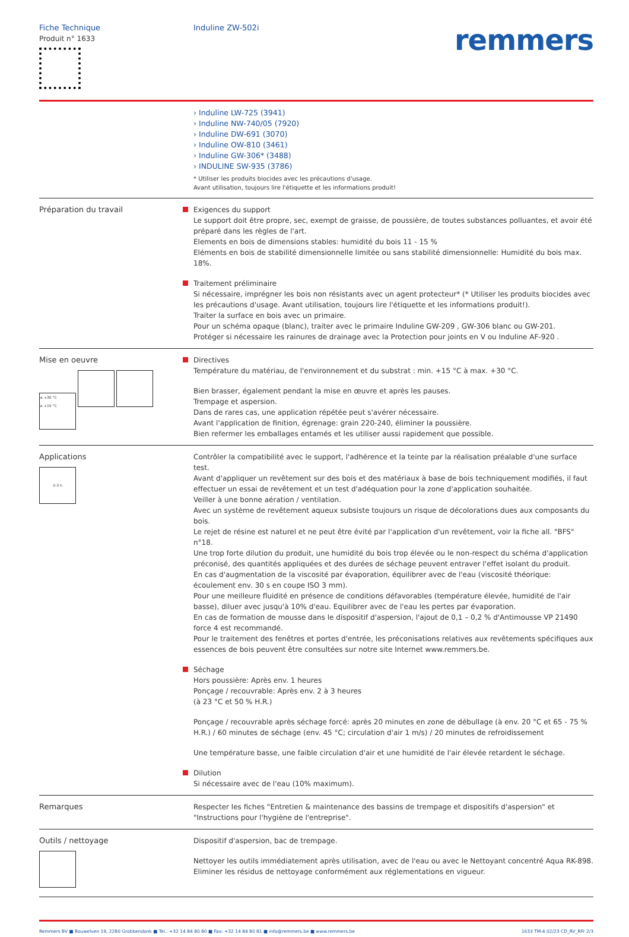Fiche Technique
Produit n° 1633
Induline ZW-502i
remmers
› Induline LW-725 (3941)
› Induline NW-740/05 (7920)
› Induline DW-691 (3070)
› Induline OW-810 (3461)
› Induline GW-306* (3488)
› INDULINE SW-935 (3786)
* Utiliser les produits biocides avec les précautions d'usage.
Avant utilisation, toujours lire l'étiquette et les informations produit!
Préparation du travail Exigences du support
Le support doit être propre, sec, exempt de graisse, de poussière, de toutes substances polluantes, et avoir été préparé dans les règles de l'art.
Elements en bois de dimensions stables: humidité du bois 11 - 15 %
Eléments en bois de stabilité dimensionnelle limitée ou sans stabilité dimensionnelle: Humidité du bois max. 18%.
Traitement préliminaire
Si nécessaire, imprégner les bois non résistants avec un agent protecteur* (* Utiliser les produits biocides avec les précautions d'usage. Avant utilisation, toujours lire l'étiquette et les informations produit!).
Traiter la surface en bois avec un primaire.
Pour un schéma opaque (blanc), traiter avec le primaire Induline GW-209 , GW-306 blanc ou GW-201.
Protéger si nécessaire les rainures de drainage avec la Protection pour joints en V ou Induline AF-920 .
Mise en oeuvre
≤ +30 °C
≥ +15 °C
Directives
Température du matériau, de l'environnement et du substrat : min. +15 °C à max. +30 °C.
Bien brasser, également pendant la mise en œuvre et après les pauses.
Trempage et aspersion.
Dans de rares cas, une application répétée peut s'avérer nécessaire.
Avant l'application de finition, égrenage: grain 220-240, éliminer la poussière.
Bien refermer les emballages entamés et les utiliser aussi rapidement que possible.
Applications
2-3 h
Contrôler la compatibilité avec le support, l'adhérence et la teinte par la réalisation préalable d'une surface test.
Avant d'appliquer un revêtement sur des bois et des matériaux à base de bois techniquement modifiés, il faut effectuer un essai de revêtement et un test d'adéquation pour la zone d'application souhaitée.
Veiller à une bonne aération / ventilation.
Avec un système de revêtement aqueux subsiste toujours un risque de décolorations dues aux composants du bois.
Le rejet de résine est naturel et ne peut être évité par l'application d'un revêtement, voir la fiche all. "BFS" n°18.
Une trop forte dilution du produit, une humidité du bois trop élevée ou le non-respect du schéma d'application préconisé, des quantités appliquées et des durées de séchage peuvent entraver l'effet isolant du produit.
En cas d'augmentation de la viscosité par évaporation, équilibrer avec de l'eau (viscosité théorique: écoulement env. 30 s en coupe ISO 3 mm).
Pour une meilleure fluidité en présence de conditions défavorables (température élevée, humidité de l'air basse), diluer avec jusqu'à 10% d'eau. Equilibrer avec de l'eau les pertes par évaporation.
En cas de formation de mousse dans le dispositif d'aspersion, l'ajout de 0,1 – 0,2 % d'Antimousse VP 21490 force 4 est recommandé.
Pour le traitement des fenêtres et portes d'entrée, les préconisations relatives aux revêtements spécifiques aux essences de bois peuvent être consultées sur notre site Internet www.remmers.be.
Séchage
Hors poussière: Après env. 1 heures
Ponçage / recouvrable: Après env. 2 à 3 heures
(à 23 °C et 50 % H.R.)
Ponçage / recouvrable après séchage forcé: après 20 minutes en zone de débullage (à env. 20 °C et 65 - 75 % H.R.) / 60 minutes de séchage (env. 45 °C; circulation d'air 1 m/s) / 20 minutes de refroidissement
Une température basse, une faible circulation d'air et une humidité de l'air élevée retardent le séchage.
Dilution
Si nécessaire avec de l'eau (10% maximum).
Remarques Respecter les fiches "Entretien & maintenance des bassins de trempage et dispositifs d'aspersion" et "Instructions pour l'hygiène de l'entreprise".
Outils / nettoyage
Dispositif d'aspersion, bac de trempage.
Nettoyer les outils immédiatement après utilisation, avec de l'eau ou avec le Nettoyant concentré Aqua RK-898.
Eliminer les résidus de nettoyage conformément aux réglementations en vigueur.
Remmers BV ■ Bouwelven 19, 2280 Grobbendonk ■ Tel.: +32 14 84 80 80 ■ Fax: +32 14 84 80 81 ■ info@remmers.be ■ www.remmers.be 1633 TM-4 02/23 CD_RV_RFr 2/3